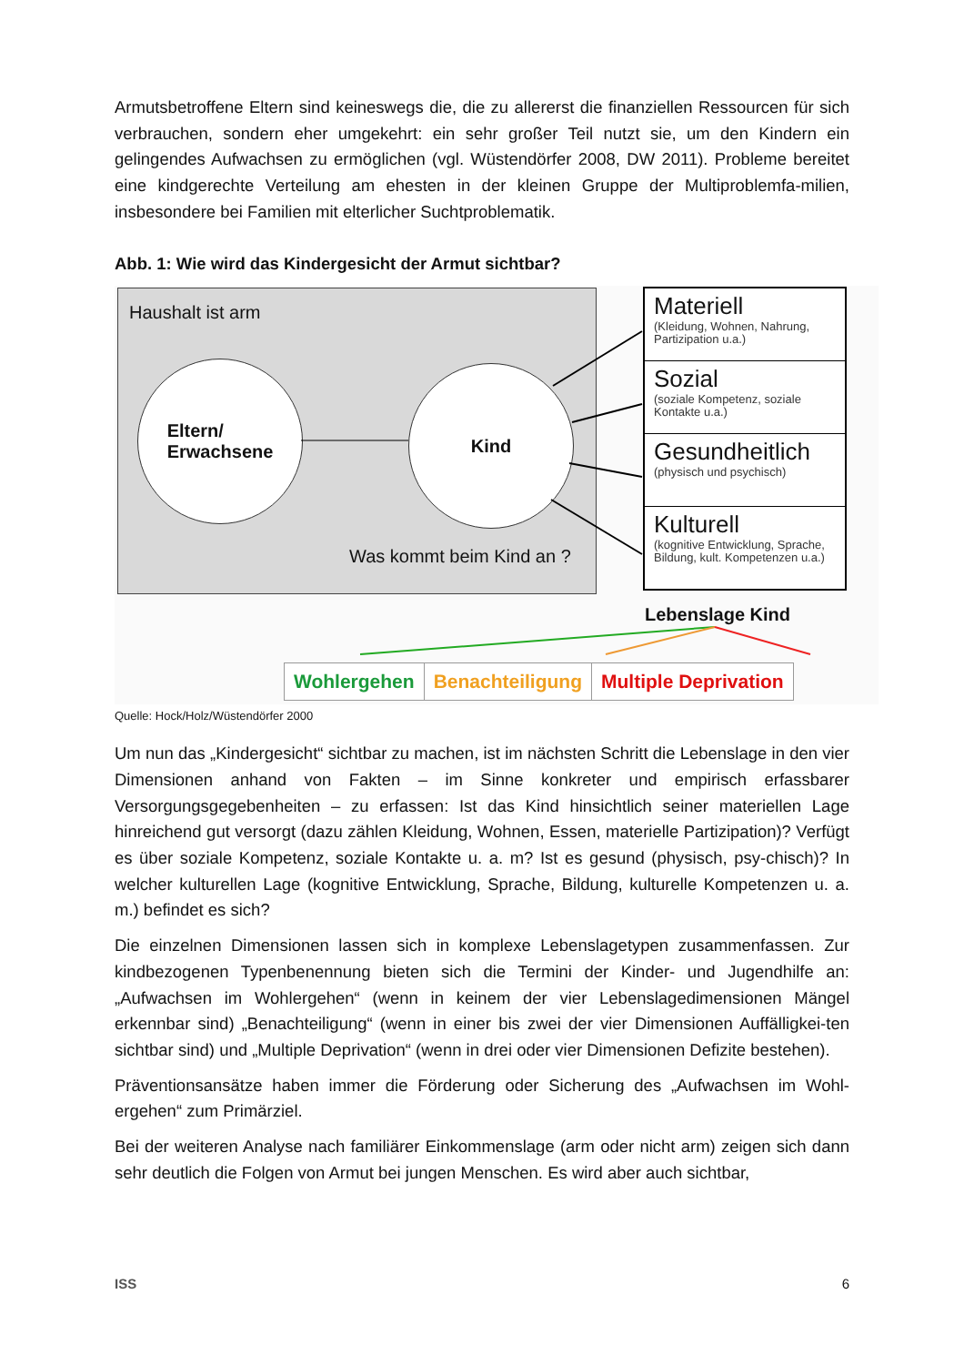Armutsbetroffene Eltern sind keineswegs die, die zu allererst die finanziellen Ressourcen für sich verbrauchen, sondern eher umgekehrt: ein sehr großer Teil nutzt sie, um den Kindern ein gelingendes Aufwachsen zu ermöglichen (vgl. Wüstendörfer 2008, DW 2011). Probleme bereitet eine kindgerechte Verteilung am ehesten in der kleinen Gruppe der Multiproblemfa-milien, insbesondere bei Familien mit elterlicher Suchtproblematik.
Abb. 1: Wie wird das Kindergesicht der Armut sichtbar?
Haushalt ist arm
Eltern/
Erwachsene
Kind
Was kommt beim Kind an ?
Materiell
(Kleidung, Wohnen, Nahrung, Partizipation u.a.)
Sozial
(soziale Kompetenz, soziale Kontakte u.a.)
Gesundheitlich
(physisch und psychisch)
Kulturell
(kognitive Entwicklung, Sprache, Bildung, kult. Kompetenzen u.a.)
Lebenslage Kind
Wohlergehen Benachteiligung Multiple Deprivation
Quelle: Hock/Holz/Wüstendörfer 2000
Um nun das „Kindergesicht“ sichtbar zu machen, ist im nächsten Schritt die Lebenslage in den vier Dimensionen anhand von Fakten – im Sinne konkreter und empirisch erfassbarer Versorgungsgegebenheiten – zu erfassen: Ist das Kind hinsichtlich seiner materiellen Lage hinreichend gut versorgt (dazu zählen Kleidung, Wohnen, Essen, materielle Partizipation)? Verfügt es über soziale Kompetenz, soziale Kontakte u. a. m? Ist es gesund (physisch, psy-chisch)? In welcher kulturellen Lage (kognitive Entwicklung, Sprache, Bildung, kulturelle Kompetenzen u. a. m.) befindet es sich?
Die einzelnen Dimensionen lassen sich in komplexe Lebenslagetypen zusammenfassen. Zur kindbezogenen Typenbenennung bieten sich die Termini der Kinder- und Jugendhilfe an: „Aufwachsen im Wohlergehen“ (wenn in keinem der vier Lebenslagedimensionen Mängel erkennbar sind) „Benachteiligung“ (wenn in einer bis zwei der vier Dimensionen Auffälligkei-ten sichtbar sind) und „Multiple Deprivation“ (wenn in drei oder vier Dimensionen Defizite bestehen).
Präventionsansätze haben immer die Förderung oder Sicherung des „Aufwachsen im Wohl-ergehen“ zum Primärziel.
Bei der weiteren Analyse nach familiärer Einkommenslage (arm oder nicht arm) zeigen sich dann sehr deutlich die Folgen von Armut bei jungen Menschen. Es wird aber auch sichtbar,
ISS 6